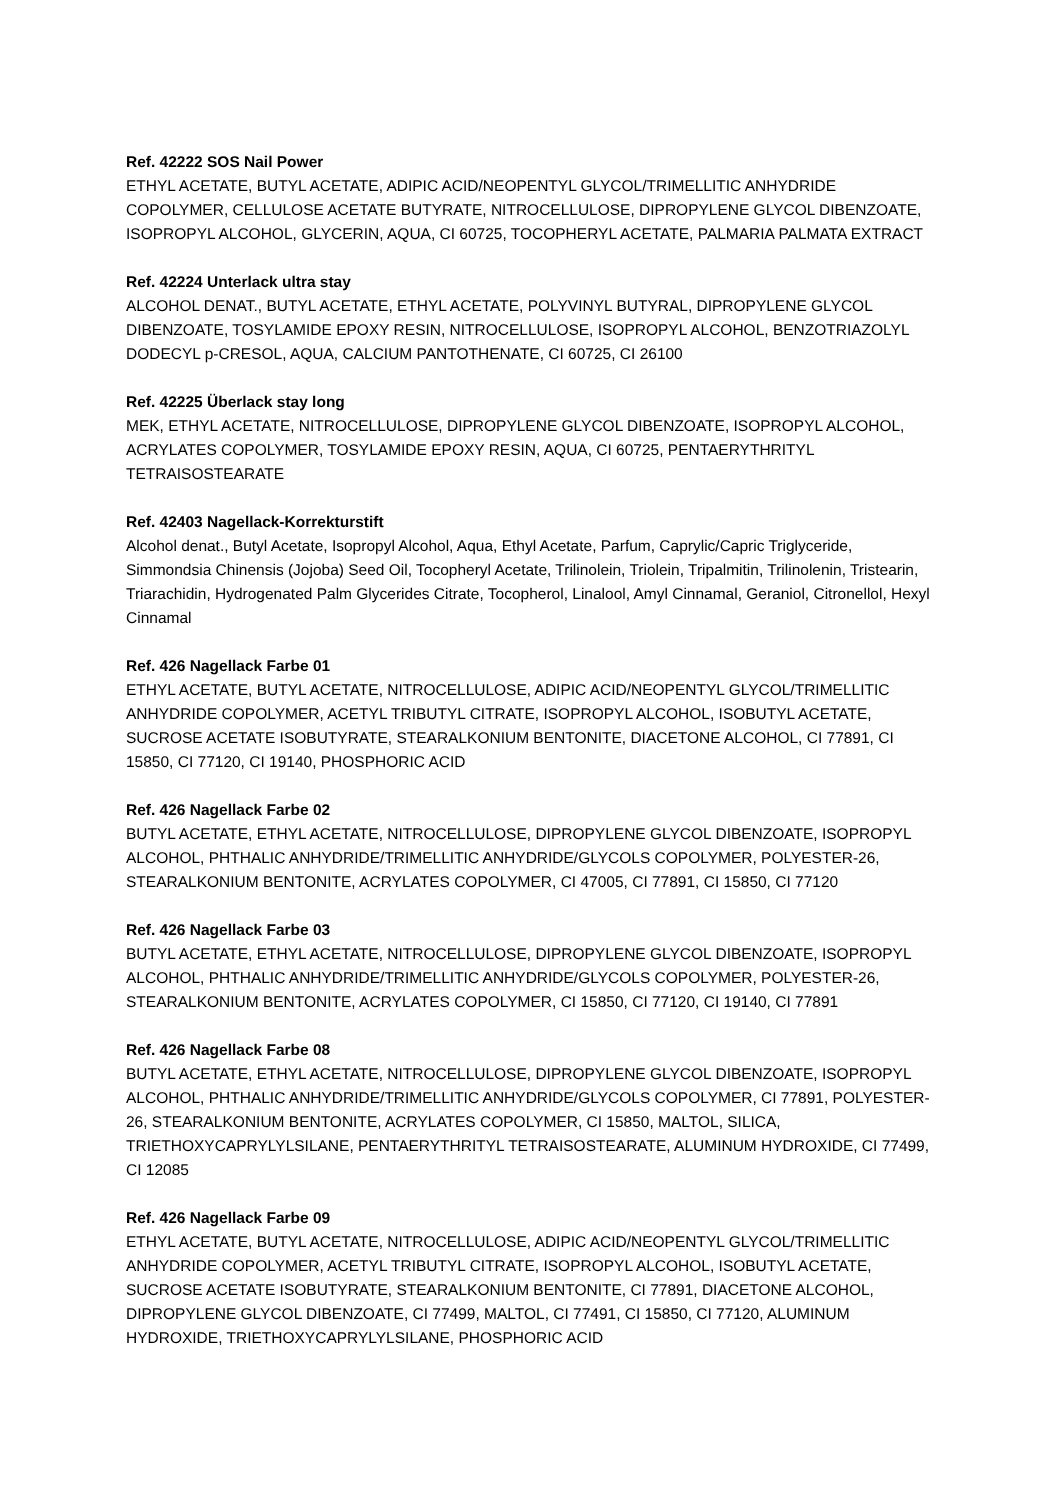Ref. 42222 SOS Nail Power
ETHYL ACETATE, BUTYL ACETATE, ADIPIC ACID/NEOPENTYL GLYCOL/TRIMELLITIC ANHYDRIDE COPOLYMER, CELLULOSE ACETATE BUTYRATE, NITROCELLULOSE, DIPROPYLENE GLYCOL DIBENZOATE, ISOPROPYL ALCOHOL, GLYCERIN, AQUA, CI 60725, TOCOPHERYL ACETATE, PALMARIA PALMATA EXTRACT
Ref. 42224 Unterlack ultra stay
ALCOHOL DENAT., BUTYL ACETATE, ETHYL ACETATE, POLYVINYL BUTYRAL, DIPROPYLENE GLYCOL DIBENZOATE, TOSYLAMIDE EPOXY RESIN, NITROCELLULOSE, ISOPROPYL ALCOHOL, BENZOTRIAZOLYL DODECYL p-CRESOL, AQUA, CALCIUM PANTOTHENATE, CI 60725, CI 26100
Ref. 42225 Überlack stay long
MEK, ETHYL ACETATE, NITROCELLULOSE, DIPROPYLENE GLYCOL DIBENZOATE, ISOPROPYL ALCOHOL, ACRYLATES COPOLYMER, TOSYLAMIDE EPOXY RESIN, AQUA, CI 60725, PENTAERYTHRITYL TETRAISOSTEARATE
Ref. 42403 Nagellack-Korrekturstift
Alcohol denat., Butyl Acetate, Isopropyl Alcohol, Aqua, Ethyl Acetate, Parfum, Caprylic/Capric Triglyceride, Simmondsia Chinensis (Jojoba) Seed Oil, Tocopheryl Acetate, Trilinolein, Triolein, Tripalmitin, Trilinolenin, Tristearin, Triarachidin, Hydrogenated Palm Glycerides Citrate, Tocopherol, Linalool, Amyl Cinnamal, Geraniol, Citronellol, Hexyl Cinnamal
Ref. 426 Nagellack Farbe 01
ETHYL ACETATE, BUTYL ACETATE, NITROCELLULOSE, ADIPIC ACID/NEOPENTYL GLYCOL/TRIMELLITIC ANHYDRIDE COPOLYMER, ACETYL TRIBUTYL CITRATE, ISOPROPYL ALCOHOL, ISOBUTYL ACETATE, SUCROSE ACETATE ISOBUTYRATE, STEARALKONIUM BENTONITE, DIACETONE ALCOHOL, CI 77891, CI 15850, CI 77120, CI 19140, PHOSPHORIC ACID
Ref. 426 Nagellack Farbe 02
BUTYL ACETATE, ETHYL ACETATE, NITROCELLULOSE, DIPROPYLENE GLYCOL DIBENZOATE, ISOPROPYL ALCOHOL, PHTHALIC ANHYDRIDE/TRIMELLITIC ANHYDRIDE/GLYCOLS COPOLYMER, POLYESTER-26, STEARALKONIUM BENTONITE, ACRYLATES COPOLYMER, CI 47005, CI 77891, CI 15850, CI 77120
Ref. 426 Nagellack Farbe 03
BUTYL ACETATE, ETHYL ACETATE, NITROCELLULOSE, DIPROPYLENE GLYCOL DIBENZOATE, ISOPROPYL ALCOHOL, PHTHALIC ANHYDRIDE/TRIMELLITIC ANHYDRIDE/GLYCOLS COPOLYMER, POLYESTER-26, STEARALKONIUM BENTONITE, ACRYLATES COPOLYMER, CI 15850, CI 77120, CI 19140, CI 77891
Ref. 426 Nagellack Farbe 08
BUTYL ACETATE, ETHYL ACETATE, NITROCELLULOSE, DIPROPYLENE GLYCOL DIBENZOATE, ISOPROPYL ALCOHOL, PHTHALIC ANHYDRIDE/TRIMELLITIC ANHYDRIDE/GLYCOLS COPOLYMER, CI 77891, POLYESTER-26, STEARALKONIUM BENTONITE, ACRYLATES COPOLYMER, CI 15850, MALTOL, SILICA, TRIETHOXYCAPRYLYLSILANE, PENTAERYTHRITYL TETRAISOSTEARATE, ALUMINUM HYDROXIDE, CI 77499, CI 12085
Ref. 426 Nagellack Farbe 09
ETHYL ACETATE, BUTYL ACETATE, NITROCELLULOSE, ADIPIC ACID/NEOPENTYL GLYCOL/TRIMELLITIC ANHYDRIDE COPOLYMER, ACETYL TRIBUTYL CITRATE, ISOPROPYL ALCOHOL, ISOBUTYL ACETATE, SUCROSE ACETATE ISOBUTYRATE, STEARALKONIUM BENTONITE, CI 77891, DIACETONE ALCOHOL, DIPROPYLENE GLYCOL DIBENZOATE, CI 77499, MALTOL, CI 77491, CI 15850, CI 77120, ALUMINUM HYDROXIDE, TRIETHOXYCAPRYLYLSILANE, PHOSPHORIC ACID